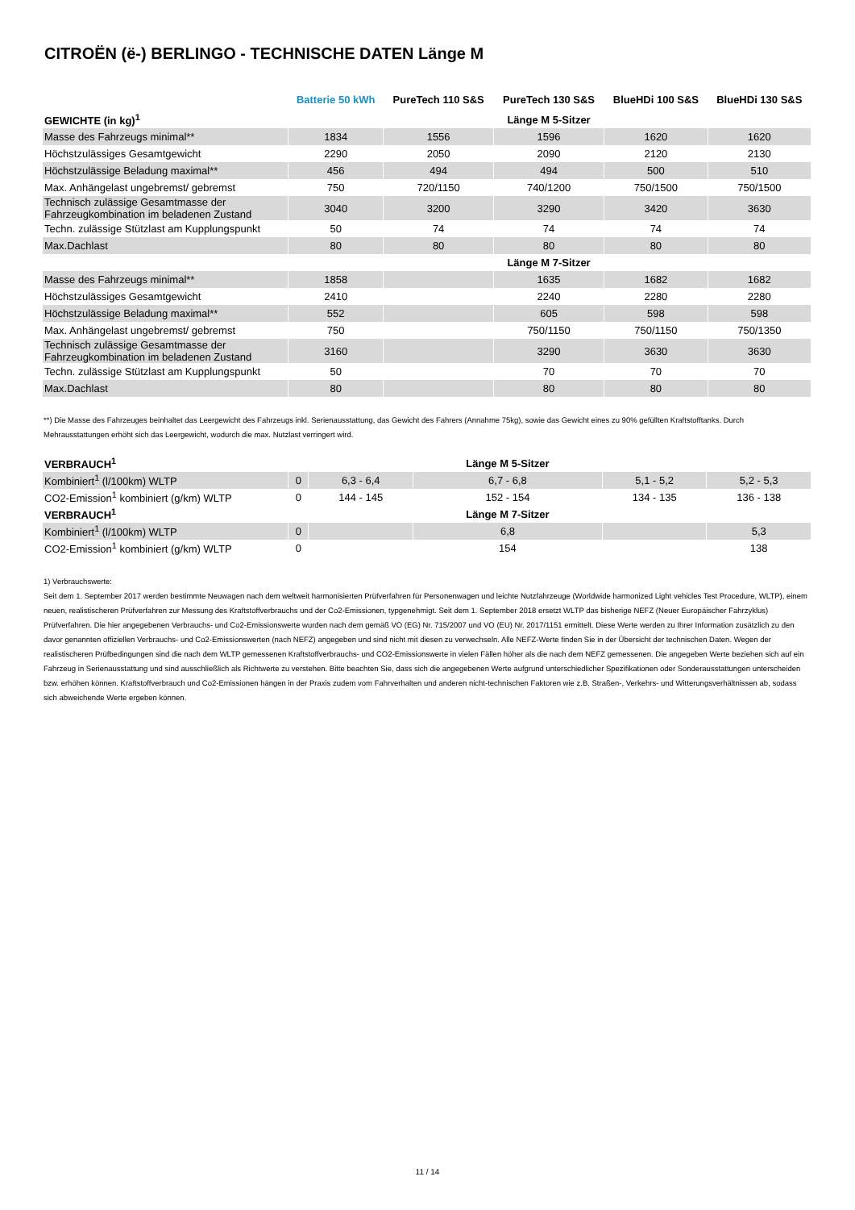CITROËN (ë-) BERLINGO - TECHNISCHE DATEN Länge M
| | Batterie 50 kWh | PureTech 110 S&S | PureTech 130 S&S | BlueHDi 100 S&S | BlueHDi 130 S&S |
| --- | --- | --- | --- | --- | --- |
| GEWICHTE (in kg)<sup>1</sup> | | | Länge M 5-Sitzer | | |
| Masse des Fahrzeugs minimal** | 1834 | 1556 | 1596 | 1620 | 1620 |
| Höchstzulässiges Gesamtgewicht | 2290 | 2050 | 2090 | 2120 | 2130 |
| Höchstzulässige Beladung maximal** | 456 | 494 | 494 | 500 | 510 |
| Max. Anhängelast ungebremst/ gebremst | 750 | 720/1150 | 740/1200 | 750/1500 | 750/1500 |
| Technisch zulässige Gesamtmasse der Fahrzeugkombination im beladenen Zustand | 3040 | 3200 | 3290 | 3420 | 3630 |
| Techn. zulässige Stützlast am Kupplungspunkt | 50 | 74 | 74 | 74 | 74 |
| Max.Dachlast | 80 | 80 | 80 | 80 | 80 |
| | | | Länge M 7-Sitzer | | |
| Masse des Fahrzeugs minimal** | 1858 | | 1635 | 1682 | 1682 |
| Höchstzulässiges Gesamtgewicht | 2410 | | 2240 | 2280 | 2280 |
| Höchstzulässige Beladung maximal** | 552 | | 605 | 598 | 598 |
| Max. Anhängelast ungebremst/ gebremst | 750 | | 750/1150 | 750/1150 | 750/1350 |
| Technisch zulässige Gesamtmasse der Fahrzeugkombination im beladenen Zustand | 3160 | | 3290 | 3630 | 3630 |
| Techn. zulässige Stützlast am Kupplungspunkt | 50 | | 70 | 70 | 70 |
| Max.Dachlast | 80 | | 80 | 80 | 80 |
**) Die Masse des Fahrzeuges beinhaltet das Leergewicht des Fahrzeugs inkl. Serienausstattung, das Gewicht des Fahrers (Annahme 75kg), sowie das Gewicht eines zu 90% gefüllten Kraftstofftanks. Durch Mehrausstattungen erhöht sich das Leergewicht, wodurch die max. Nutzlast verringert wird.
| VERBRAUCH<sup>1</sup> | | | Länge M 5-Sitzer | | |
| Kombiniert<sup>1</sup> (l/100km) WLTP | 0 | 6,3 - 6,4 | 6,7 - 6,8 | 5,1 - 5,2 | 5,2 - 5,3 |
| CO2-Emission<sup>1</sup> kombiniert (g/km) WLTP | 0 | 144 - 145 | 152 - 154 | 134 - 135 | 136 - 138 |
| VERBRAUCH<sup>1</sup> | | | Länge M 7-Sitzer | | |
| Kombiniert<sup>1</sup> (l/100km) WLTP | 0 | | 6,8 | | 5,3 |
| CO2-Emission<sup>1</sup> kombiniert (g/km) WLTP | 0 | | 154 | | 138 |
1) Verbrauchswerte:
Seit dem 1. September 2017 werden bestimmte Neuwagen nach dem weltweit harmonisierten Prüfverfahren für Personenwagen und leichte Nutzfahrzeuge (Worldwide harmonized Light vehicles Test Procedure, WLTP), einem neuen, realistischeren Prüfverfahren zur Messung des Kraftstoffverbrauchs und der Co2-Emissionen, typgenehmigt. Seit dem 1. September 2018 ersetzt WLTP das bisherige NEFZ (Neuer Europäischer Fahrzyklus) Prüfverfahren. Die hier angegebenen Verbrauchs- und Co2-Emissionswerte wurden nach dem gemäß VO (EG) Nr. 715/2007 und VO (EU) Nr. 2017/1151 ermittelt. Diese Werte werden zu Ihrer Information zusätzlich zu den davor genannten offiziellen Verbrauchs- und Co2-Emissionswerten (nach NEFZ) angegeben und sind nicht mit diesen zu verwechseln. Alle NEFZ-Werte finden Sie in der Übersicht der technischen Daten. Wegen der realistischeren Prüfbedingungen sind die nach dem WLTP gemessenen Kraftstoffverbrauchs- und CO2-Emissionswerte in vielen Fällen höher als die nach dem NEFZ gemessenen. Die angegeben Werte beziehen sich auf ein Fahrzeug in Serienausstattung und sind ausschließlich als Richtwerte zu verstehen. Bitte beachten Sie, dass sich die angegebenen Werte aufgrund unterschiedlicher Spezifikationen oder Sonderausstattungen unterscheiden bzw. erhöhen können. Kraftstoffverbrauch und Co2-Emissionen hängen in der Praxis zudem vom Fahrverhalten und anderen nicht-technischen Faktoren wie z.B. Straßen-, Verkehrs- und Witterungsverhältnissen ab, sodass sich abweichende Werte ergeben können.
11 / 14